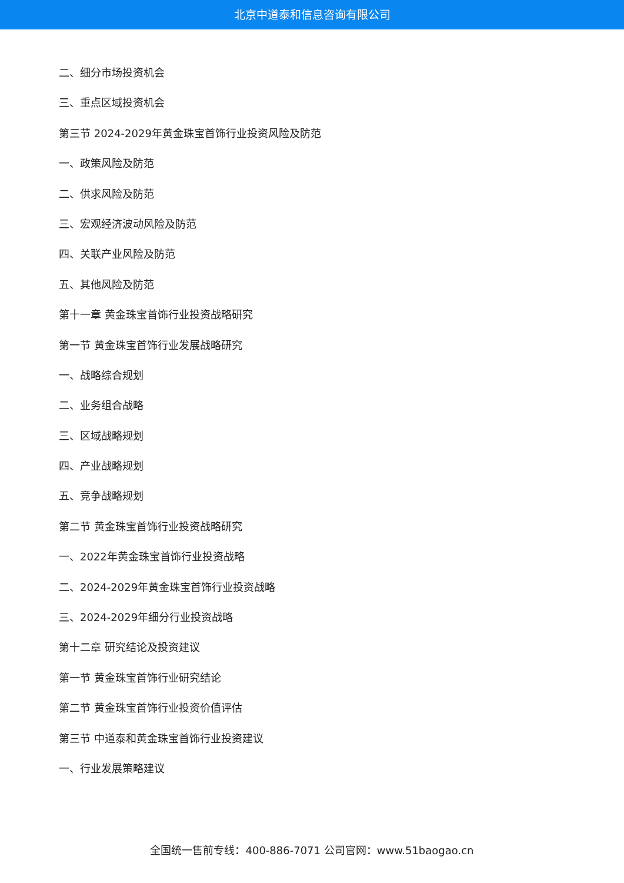北京中道泰和信息咨询有限公司
二、细分市场投资机会
三、重点区域投资机会
第三节 2024-2029年黄金珠宝首饰行业投资风险及防范
一、政策风险及防范
二、供求风险及防范
三、宏观经济波动风险及防范
四、关联产业风险及防范
五、其他风险及防范
第十一章 黄金珠宝首饰行业投资战略研究
第一节 黄金珠宝首饰行业发展战略研究
一、战略综合规划
二、业务组合战略
三、区域战略规划
四、产业战略规划
五、竞争战略规划
第二节 黄金珠宝首饰行业投资战略研究
一、2022年黄金珠宝首饰行业投资战略
二、2024-2029年黄金珠宝首饰行业投资战略
三、2024-2029年细分行业投资战略
第十二章 研究结论及投资建议
第一节 黄金珠宝首饰行业研究结论
第二节 黄金珠宝首饰行业投资价值评估
第三节 中道泰和黄金珠宝首饰行业投资建议
一、行业发展策略建议
全国统一售前专线：400-886-7071 公司官网：www.51baogao.cn